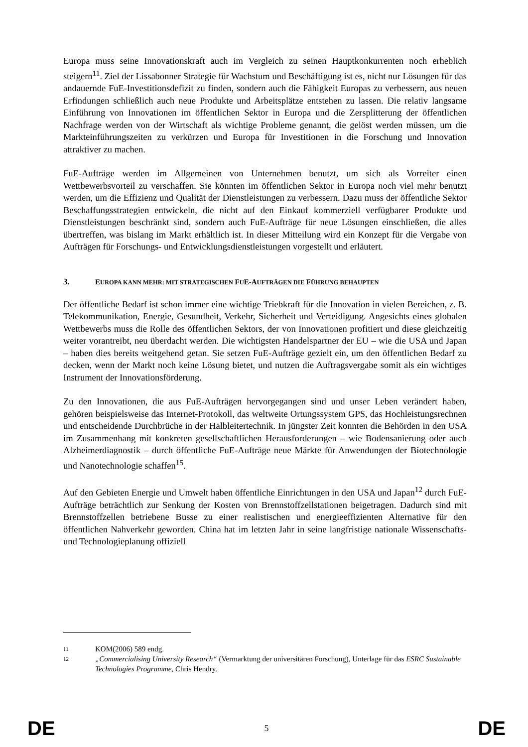Europa muss seine Innovationskraft auch im Vergleich zu seinen Hauptkonkurrenten noch erheblich steigern<sup>11</sup>. Ziel der Lissabonner Strategie für Wachstum und Beschäftigung ist es, nicht nur Lösungen für das andauernde FuE-Investitionsdefizit zu finden, sondern auch die Fähigkeit Europas zu verbessern, aus neuen Erfindungen schließlich auch neue Produkte und Arbeitsplätze entstehen zu lassen. Die relativ langsame Einführung von Innovationen im öffentlichen Sektor in Europa und die Zersplitterung der öffentlichen Nachfrage werden von der Wirtschaft als wichtige Probleme genannt, die gelöst werden müssen, um die Markteinführungszeiten zu verkürzen und Europa für Investitionen in die Forschung und Innovation attraktiver zu machen.
FuE-Aufträge werden im Allgemeinen von Unternehmen benutzt, um sich als Vorreiter einen Wettbewerbsvorteil zu verschaffen. Sie könnten im öffentlichen Sektor in Europa noch viel mehr benutzt werden, um die Effizienz und Qualität der Dienstleistungen zu verbessern. Dazu muss der öffentliche Sektor Beschaffungsstrategien entwickeln, die nicht auf den Einkauf kommerziell verfügbarer Produkte und Dienstleistungen beschränkt sind, sondern auch FuE-Aufträge für neue Lösungen einschließen, die alles übertreffen, was bislang im Markt erhältlich ist. In dieser Mitteilung wird ein Konzept für die Vergabe von Aufträgen für Forschungs- und Entwicklungsdienstleistungen vorgestellt und erläutert.
3. EUROPA KANN MEHR: MIT STRATEGISCHEN FUE-AUFTRÄGEN DIE FÜHRUNG BEHAUPTEN
Der öffentliche Bedarf ist schon immer eine wichtige Triebkraft für die Innovation in vielen Bereichen, z. B. Telekommunikation, Energie, Gesundheit, Verkehr, Sicherheit und Verteidigung. Angesichts eines globalen Wettbewerbs muss die Rolle des öffentlichen Sektors, der von Innovationen profitiert und diese gleichzeitig weiter vorantreibt, neu überdacht werden. Die wichtigsten Handelspartner der EU – wie die USA und Japan – haben dies bereits weitgehend getan. Sie setzen FuE-Aufträge gezielt ein, um den öffentlichen Bedarf zu decken, wenn der Markt noch keine Lösung bietet, und nutzen die Auftragsvergabe somit als ein wichtiges Instrument der Innovationsförderung.
Zu den Innovationen, die aus FuE-Aufträgen hervorgegangen sind und unser Leben verändert haben, gehören beispielsweise das Internet-Protokoll, das weltweite Ortungssystem GPS, das Hochleistungsrechnen und entscheidende Durchbrüche in der Halbleitertechnik. In jüngster Zeit konnten die Behörden in den USA im Zusammenhang mit konkreten gesellschaftlichen Herausforderungen – wie Bodensanierung oder auch Alzheimerdiagnostik – durch öffentliche FuE-Aufträge neue Märkte für Anwendungen der Biotechnologie und Nanotechnologie schaffen<sup>15</sup>.
Auf den Gebieten Energie und Umwelt haben öffentliche Einrichtungen in den USA und Japan<sup>12</sup> durch FuE-Aufträge beträchtlich zur Senkung der Kosten von Brennstoffzellstationen beigetragen. Dadurch sind mit Brennstoffzellen betriebene Busse zu einer realistischen und energieeffizienten Alternative für den öffentlichen Nahverkehr geworden. China hat im letzten Jahr in seine langfristige nationale Wissenschafts- und Technologieplanung offiziell
11 KOM(2006) 589 endg.
12 „Commercialising University Research“ (Vermarktung der universitären Forschung), Unterlage für das ESRC Sustainable Technologies Programme, Chris Hendry.
DE 5 DE